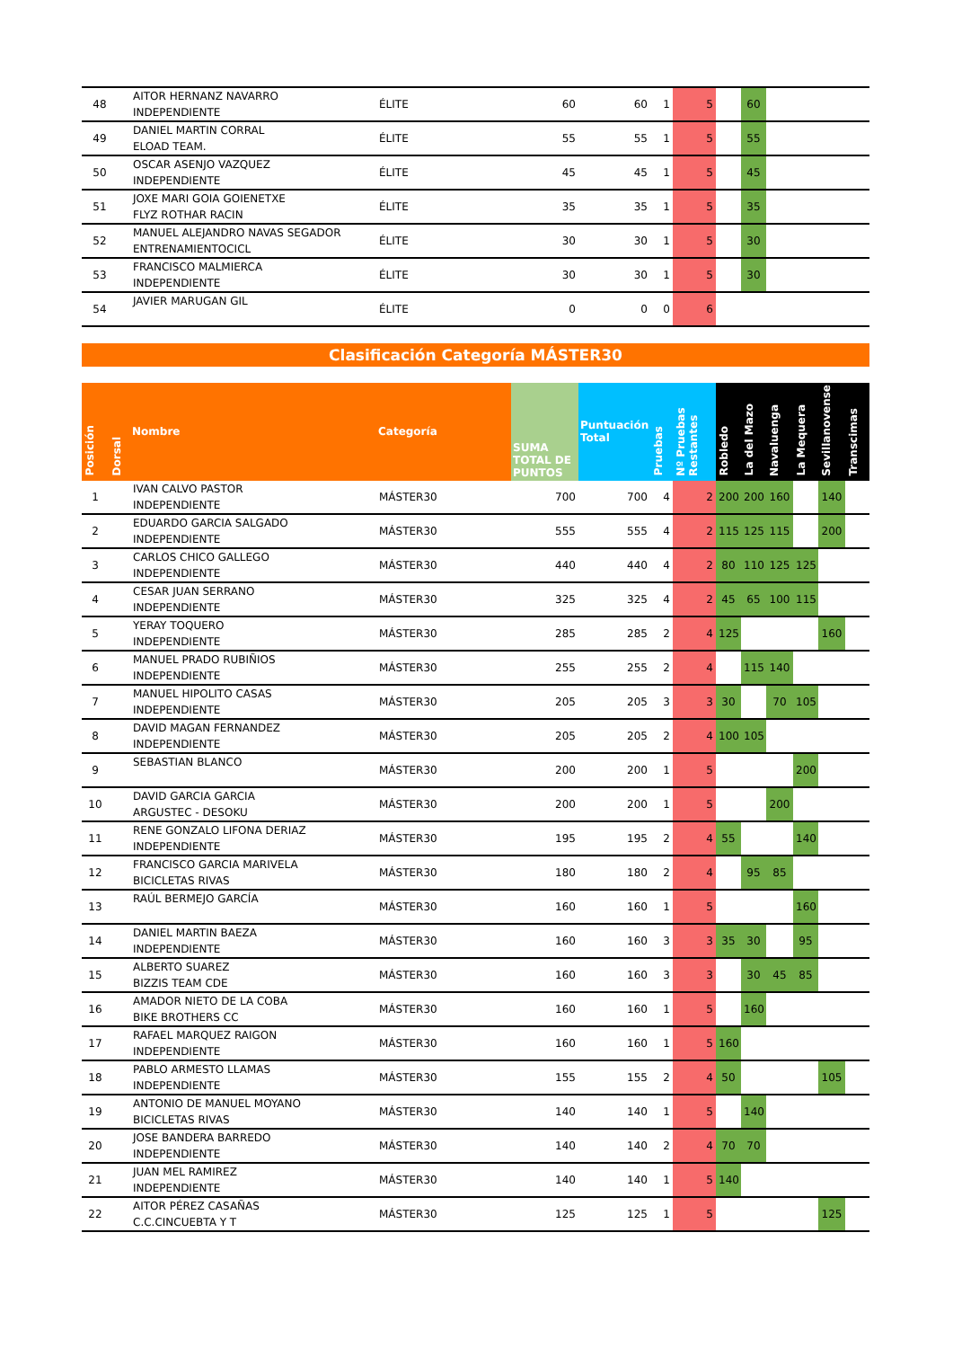| 48 | | AITOR HERNANZ NAVARRO INDEPENDIENTE | ÉLITE | 60 | 60 | 1 | 5 | | 60 | | | | |
| 49 | | DANIEL MARTIN CORRAL ELOAD TEAM. | ÉLITE | 55 | 55 | 1 | 5 | | 55 | | | | |
| 50 | | OSCAR ASENJO VAZQUEZ INDEPENDIENTE | ÉLITE | 45 | 45 | 1 | 5 | | 45 | | | | |
| 51 | | JOXE MARI GOIA GOIENETXE FLYZ ROTHAR RACIN | ÉLITE | 35 | 35 | 1 | 5 | | 35 | | | | |
| 52 | | MANUEL ALEJANDRO NAVAS SEGADOR ENTRENAMIENTOCICL | ÉLITE | 30 | 30 | 1 | 5 | | 30 | | | | |
| 53 | | FRANCISCO MALMIERCA INDEPENDIENTE | ÉLITE | 30 | 30 | 1 | 5 | | 30 | | | | |
| 54 | | JAVIER MARUGAN GIL | ÉLITE | 0 | 0 | 0 | 6 | | | | | | |
Clasificación Categoría MÁSTER30
| Posición | Dorsal | Nombre | Categoría | SUMA TOTAL DE PUNTOS | Puntuación Total | Pruebas | Nº Pruebas Restantes | Robledo | La del Mazo | Navaluenga | La Mequera | Sevillanovense | Transcimas |
| --- | --- | --- | --- | --- | --- | --- | --- | --- | --- | --- | --- | --- | --- |
| 1 | | IVAN CALVO PASTOR INDEPENDIENTE | MÁSTER30 | 700 | 700 | 4 | 2 | 200 | 200 | 160 | | 140 | |
| 2 | | EDUARDO GARCIA SALGADO INDEPENDIENTE | MÁSTER30 | 555 | 555 | 4 | 2 | 115 | 125 | 115 | | 200 | |
| 3 | | CARLOS CHICO GALLEGO INDEPENDIENTE | MÁSTER30 | 440 | 440 | 4 | 2 | 80 | 110 | 125 | 125 | | |
| 4 | | CESAR JUAN SERRANO INDEPENDIENTE | MÁSTER30 | 325 | 325 | 4 | 2 | 45 | 65 | 100 | 115 | | |
| 5 | | YERAY TOQUERO INDEPENDIENTE | MÁSTER30 | 285 | 285 | 2 | 4 | 125 | | | | 160 | |
| 6 | | MANUEL PRADO RUBIÑIOS INDEPENDIENTE | MÁSTER30 | 255 | 255 | 2 | 4 | | 115 | 140 | | | |
| 7 | | MANUEL HIPOLITO CASAS INDEPENDIENTE | MÁSTER30 | 205 | 205 | 3 | 3 | 30 | | 70 | 105 | | |
| 8 | | DAVID MAGAN FERNANDEZ INDEPENDIENTE | MÁSTER30 | 205 | 205 | 2 | 4 | 100 | 105 | | | | |
| 9 | | SEBASTIAN BLANCO | MÁSTER30 | 200 | 200 | 1 | 5 | | | | 200 | | |
| 10 | | DAVID GARCIA GARCIA ARGUSTEC - DESOKU | MÁSTER30 | 200 | 200 | 1 | 5 | | | 200 | | | |
| 11 | | RENE GONZALO LIFONA DERIAZ INDEPENDIENTE | MÁSTER30 | 195 | 195 | 2 | 4 | 55 | | | 140 | | |
| 12 | | FRANCISCO GARCIA MARIVELA BICICLETAS RIVAS | MÁSTER30 | 180 | 180 | 2 | 4 | | 95 | 85 | | | |
| 13 | | RAÚL BERMEJO GARCÍA | MÁSTER30 | 160 | 160 | 1 | 5 | | | | 160 | | |
| 14 | | DANIEL MARTIN BAEZA INDEPENDIENTE | MÁSTER30 | 160 | 160 | 3 | 3 | 35 | 30 | | 95 | | |
| 15 | | ALBERTO SUAREZ BIZZIS TEAM CDE | MÁSTER30 | 160 | 160 | 3 | 3 | | 30 | 45 | 85 | | |
| 16 | | AMADOR NIETO DE LA COBA BIKE BROTHERS CC | MÁSTER30 | 160 | 160 | 1 | 5 | | 160 | | | | |
| 17 | | RAFAEL MARQUEZ RAIGON INDEPENDIENTE | MÁSTER30 | 160 | 160 | 1 | 5 | 160 | | | | | |
| 18 | | PABLO ARMESTO LLAMAS INDEPENDIENTE | MÁSTER30 | 155 | 155 | 2 | 4 | 50 | | | | 105 | |
| 19 | | ANTONIO DE MANUEL MOYANO BICICLETAS RIVAS | MÁSTER30 | 140 | 140 | 1 | 5 | | 140 | | | | |
| 20 | | JOSE BANDERA BARREDO INDEPENDIENTE | MÁSTER30 | 140 | 140 | 2 | 4 | 70 | 70 | | | | |
| 21 | | JUAN MEL RAMIREZ INDEPENDIENTE | MÁSTER30 | 140 | 140 | 1 | 5 | 140 | | | | | |
| 22 | | AITOR PÉREZ CASAÑAS C.C.CINCUEBTA Y T | MÁSTER30 | 125 | 125 | 1 | 5 | | | | | 125 | |